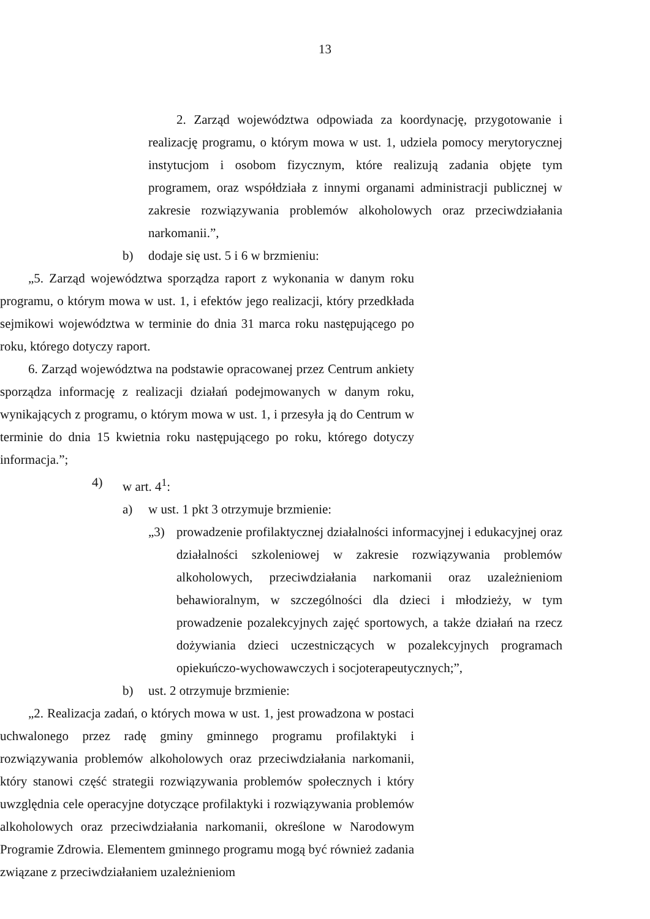13
2. Zarząd województwa odpowiada za koordynację, przygotowanie i realizację programu, o którym mowa w ust. 1, udziela pomocy merytorycznej instytucjom i osobom fizycznym, które realizują zadania objęte tym programem, oraz współdziała z innymi organami administracji publicznej w zakresie rozwiązywania problemów alkoholowych oraz przeciwdziałania narkomanii.”,
b) dodaje się ust. 5 i 6 w brzmieniu:
„5. Zarząd województwa sporządza raport z wykonania w danym roku programu, o którym mowa w ust. 1, i efektów jego realizacji, który przedkłada sejmikowi województwa w terminie do dnia 31 marca roku następującego po roku, którego dotyczy raport.
6. Zarząd województwa na podstawie opracowanej przez Centrum ankiety sporządza informację z realizacji działań podejmowanych w danym roku, wynikających z programu, o którym mowa w ust. 1, i przesyła ją do Centrum w terminie do dnia 15 kwietnia roku następującego po roku, którego dotyczy informacja.”;
4) w art. 4<sup>1</sup>:
a) w ust. 1 pkt 3 otrzymuje brzmienie:
„3) prowadzenie profilaktycznej działalności informacyjnej i edukacyjnej oraz działalności szkoleniowej w zakresie rozwiązywania problemów alkoholowych, przeciwdziałania narkomanii oraz uzależnieniom behawioralnym, w szczególności dla dzieci i młodzieży, w tym prowadzenie pozalekcyjnych zajęć sportowych, a także działań na rzecz dożywiania dzieci uczestniczących w pozalekcyjnych programach opiekuńczo-wychowawczych i socjoterapeutycznych;”,
b) ust. 2 otrzymuje brzmienie:
„2. Realizacja zadań, o których mowa w ust. 1, jest prowadzona w postaci uchwalonego przez radę gminy gminnego programu profilaktyki i rozwiązywania problemów alkoholowych oraz przeciwdziałania narkomanii, który stanowi część strategii rozwiązywania problemów społecznych i który uwzględnia cele operacyjne dotyczące profilaktyki i rozwiązywania problemów alkoholowych oraz przeciwdziałania narkomanii, określone w Narodowym Programie Zdrowia. Elementem gminnego programu mogą być również zadania związane z przeciwdziałaniem uzależnieniom